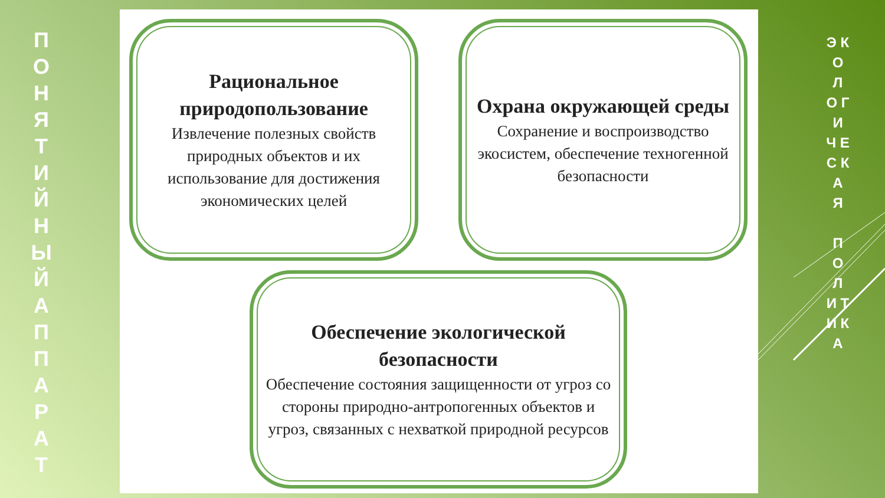П О Н Я Т И Й Н Ы Й А П П А Р А Т
Рациональное природопользование
Извлечение полезных свойств природных объектов и их использование для достижения экономических целей
Охрана окружающей среды
Сохранение и воспроизводство экосистем, обеспечение техногенной безопасности
Обеспечение экологической безопасности
Обеспечение состояния защищенности от угроз со стороны природно-антропогенных объектов и угроз, связанных с нехваткой природной ресурсов
Э К О Л О Г И Ч Е С К А Я
П О Л И Т И К А